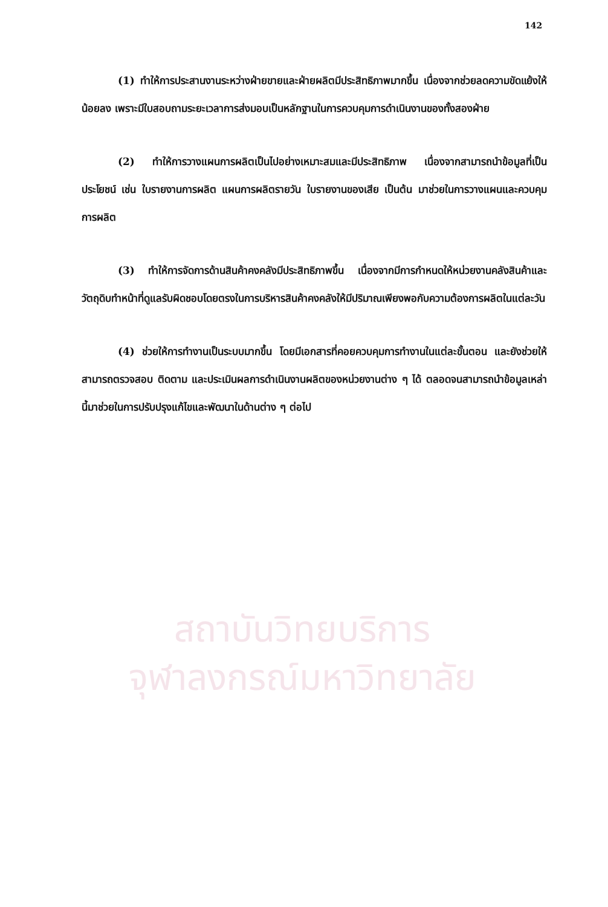สถาบันวิทยบริการ
จุฬาลงกรณ์มหาวิทยาลัย
142
(1) ทำให้การประสานงานระหว่างฝ่ายขายและฝ่ายผลิตมีประสิทธิภาพมากขึ้น เนื่องจากช่วยลดความขัดแย้งให้น้อยลง เพราะมีใบสอบถามระยะเวลาการส่งมอบเป็นหลักฐานในการควบคุมการดำเนินงานของทั้งสองฝ่าย
(2) ทำให้การวางแผนการผลิตเป็นไปอย่างเหมาะสมและมีประสิทธิภาพ เนื่องจากสามารถนำข้อมูลที่เป็นประโยชน์ เช่น ใบรายงานการผลิต แผนการผลิตรายวัน ใบรายงานของเสีย เป็นต้น มาช่วยในการวางแผนและควบคุมการผลิต
(3) ทำให้การจัดการด้านสินค้าคงคลังมีประสิทธิภาพขึ้น เนื่องจากมีการกำหนดให้หน่วยงานคลังสินค้าและวัตถุดิบทำหน้าที่ดูแลรับผิดชอบโดยตรงในการบริหารสินค้าคงคลังให้มีปริมาณเพียงพอกับความต้องการผลิตในแต่ละวัน
(4) ช่วยให้การทำงานเป็นระบบมากขึ้น โดยมีเอกสารที่คอยควบคุมการทำงานในแต่ละขั้นตอน และยังช่วยให้สามารถตรวจสอบ ติดตาม และประเมินผลการดำเนินงานผลิตของหน่วยงานต่าง ๆ ได้ ตลอดจนสามารถนำข้อมูลเหล่านี้มาช่วยในการปรับปรุงแก้ไขและพัฒนาในด้านต่าง ๆ ต่อไป